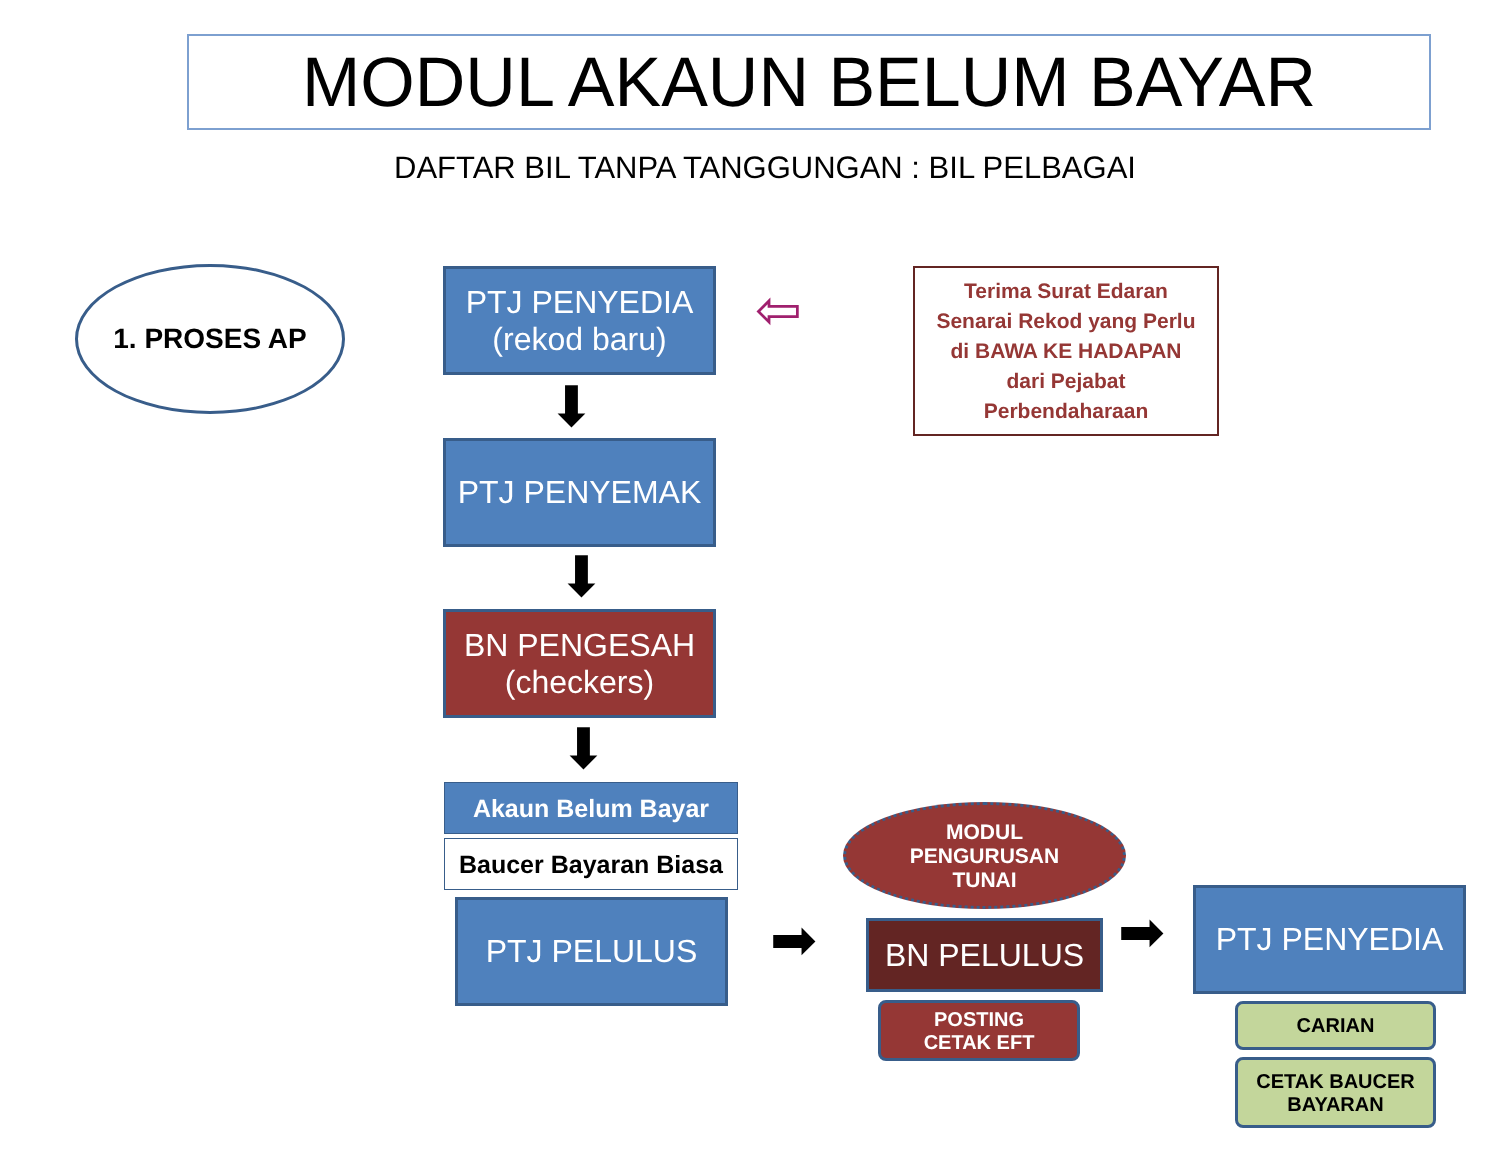MODUL AKAUN BELUM BAYAR
DAFTAR BIL TANPA TANGGUNGAN : BIL PELBAGAI
1. PROSES AP
PTJ PENYEDIA
(rekod baru)
⬇
PTJ PENYEMAK
⬇
BN PENGESAH
(checkers)
⬇
Akaun Belum Bayar
Baucer Bayaran Biasa
PTJ PELULUS ➡
MODUL
PENGURUSAN
TUNAI
BN PELULUS
POSTING
CETAK EFT
➡ PTJ PENYEDIA
CARIAN
CETAK BAUCER
BAYARAN
⇦
Terima Surat Edaran
Senarai Rekod yang Perlu
di BAWA KE HADAPAN
dari Pejabat
Perbendaharaan